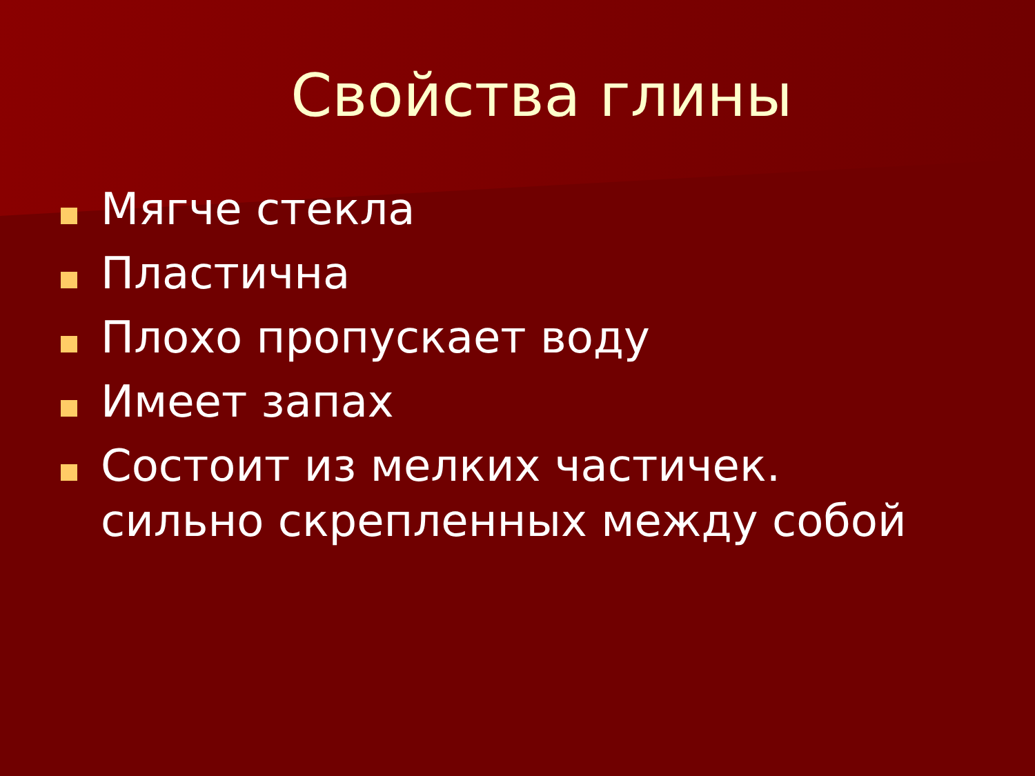Свойства глины
Мягче стекла
Пластична
Плохо пропускает воду
Имеет запах
Состоит из мелких частичек. сильно скрепленных между собой